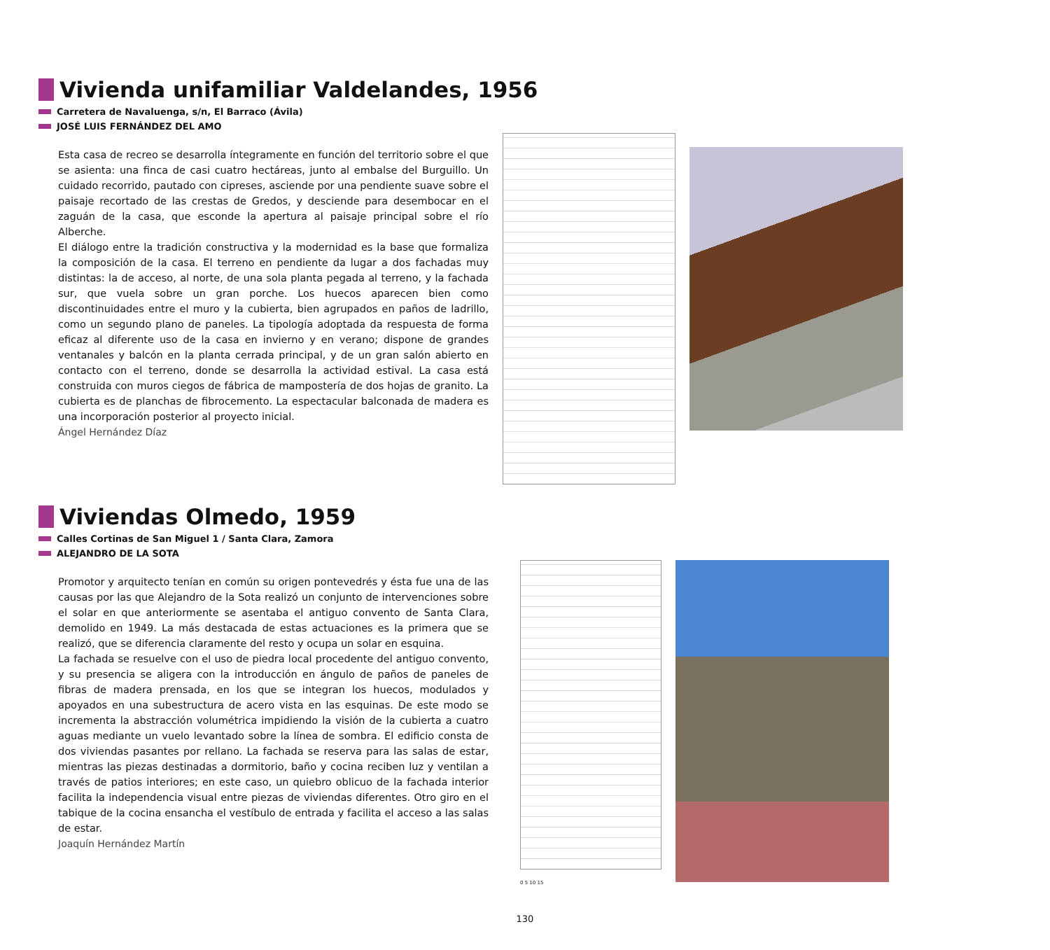Vivienda unifamiliar Valdelandes, 1956
Carretera de Navaluenga, s/n, El Barraco (Ávila)
JOSÉ LUIS FERNÁNDEZ DEL AMO
Esta casa de recreo se desarrolla íntegramente en función del territorio sobre el que se asienta: una finca de casi cuatro hectáreas, junto al embalse del Burguillo. Un cuidado recorrido, pautado con cipreses, asciende por una pendiente suave sobre el paisaje recortado de las crestas de Gredos, y desciende para desembocar en el zaguán de la casa, que esconde la apertura al paisaje principal sobre el río Alberche.
El diálogo entre la tradición constructiva y la modernidad es la base que formaliza la composición de la casa. El terreno en pendiente da lugar a dos fachadas muy distintas: la de acceso, al norte, de una sola planta pegada al terreno, y la fachada sur, que vuela sobre un gran porche. Los huecos aparecen bien como discontinuidades entre el muro y la cubierta, bien agrupados en paños de ladrillo, como un segundo plano de paneles. La tipología adoptada da respuesta de forma eficaz al diferente uso de la casa en invierno y en verano; dispone de grandes ventanales y balcón en la planta cerrada principal, y de un gran salón abierto en contacto con el terreno, donde se desarrolla la actividad estival. La casa está construida con muros ciegos de fábrica de mampostería de dos hojas de granito. La cubierta es de planchas de fibrocemento. La espectacular balconada de madera es una incorporación posterior al proyecto inicial.
Ángel Hernández Díaz
Viviendas Olmedo, 1959
Calles Cortinas de San Miguel 1 / Santa Clara, Zamora
ALEJANDRO DE LA SOTA
Promotor y arquitecto tenían en común su origen pontevedrés y ésta fue una de las causas por las que Alejandro de la Sota realizó un conjunto de intervenciones sobre el solar en que anteriormente se asentaba el antiguo convento de Santa Clara, demolido en 1949. La más destacada de estas actuaciones es la primera que se realizó, que se diferencia claramente del resto y ocupa un solar en esquina.
La fachada se resuelve con el uso de piedra local procedente del antiguo convento, y su presencia se aligera con la introducción en ángulo de paños de paneles de fibras de madera prensada, en los que se integran los huecos, modulados y apoyados en una subestructura de acero vista en las esquinas. De este modo se incrementa la abstracción volumétrica impidiendo la visión de la cubierta a cuatro aguas mediante un vuelo levantado sobre la línea de sombra. El edificio consta de dos viviendas pasantes por rellano. La fachada se reserva para las salas de estar, mientras las piezas destinadas a dormitorio, baño y cocina reciben luz y ventilan a través de patios interiores; en este caso, un quiebro oblicuo de la fachada interior facilita la independencia visual entre piezas de viviendas diferentes. Otro giro en el tabique de la cocina ensancha el vestíbulo de entrada y facilita el acceso a las salas de estar.
Joaquín Hernández Martín
0 5 10 15
130